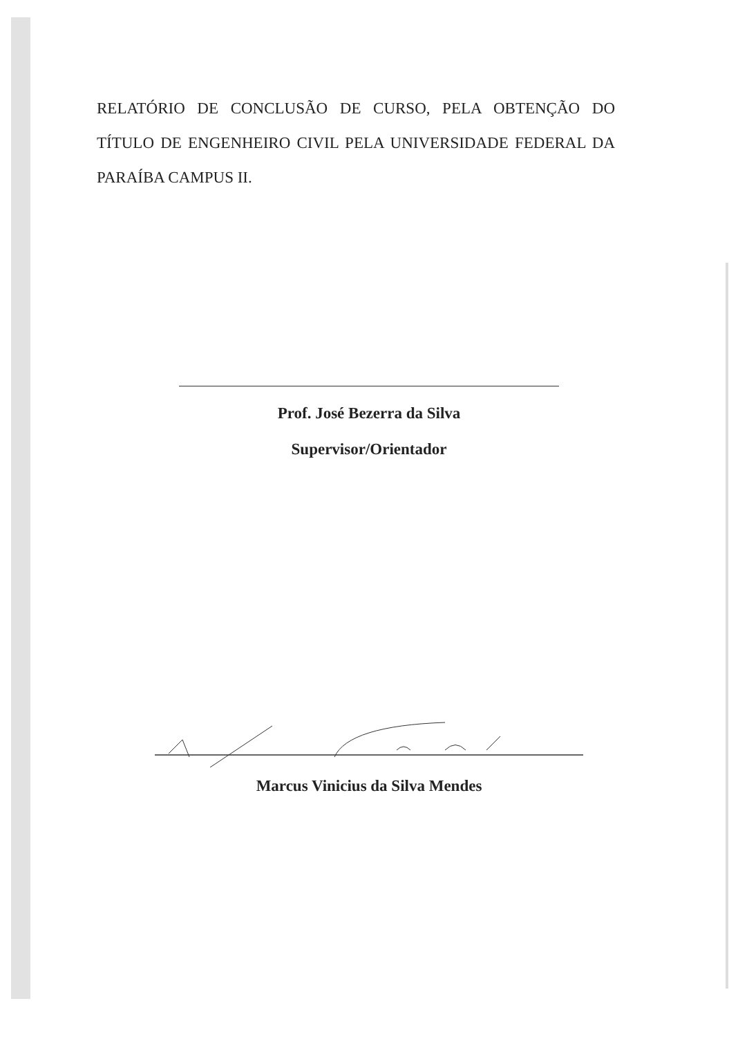RELATÓRIO DE CONCLUSÃO DE CURSO, PELA OBTENÇÃO DO TÍTULO DE ENGENHEIRO CIVIL PELA UNIVERSIDADE FEDERAL DA PARAÍBA CAMPUS II.
Prof. José Bezerra da Silva
Supervisor/Orientador
Marcus Vinicius da Silva Mendes